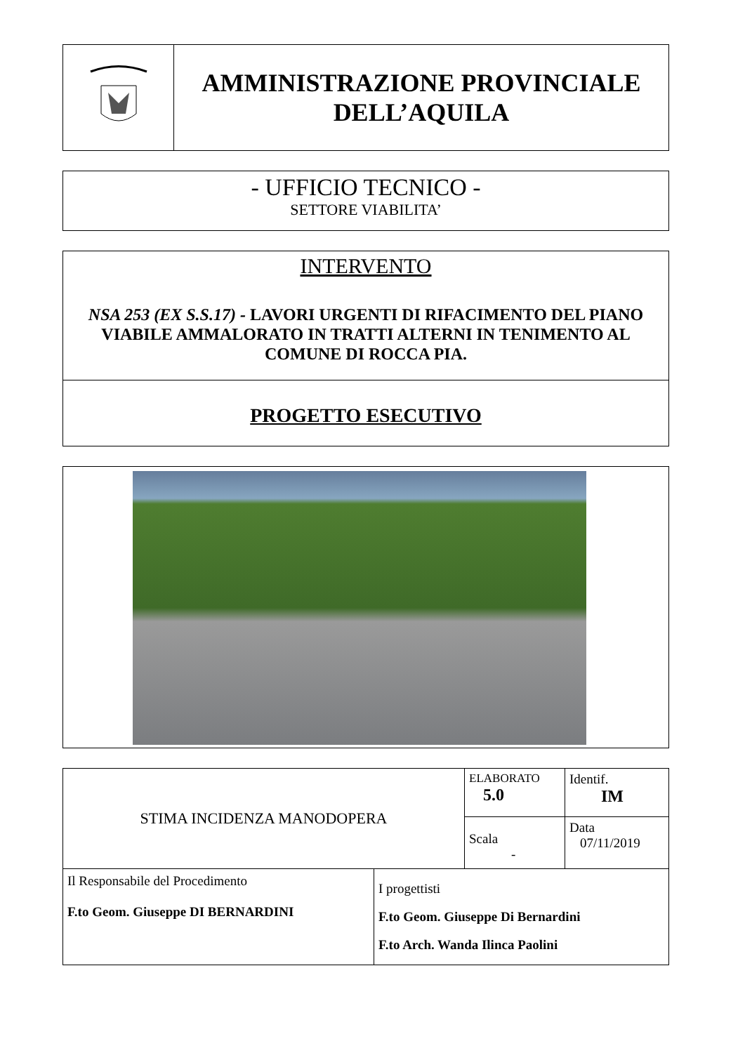| | AMMINISTRAZIONE PROVINCIALE DELL’AQUILA |
- UFFICIO TECNICO -
SETTORE VIABILITA’
INTERVENTO
NSA 253 (EX S.S.17) - LAVORI URGENTI DI RIFACIMENTO DEL PIANO VIABILE AMMALORATO IN TRATTI ALTERNI IN TENIMENTO AL COMUNE DI ROCCA PIA.
PROGETTO ESECUTIVO
| STIMA INCIDENZA MANODOPERA | | ELABORATO 5.0 | Identif. IM |
| | | Scala - | Data 07/11/2019 |
| Il Responsabile del Procedimento F.to Geom. Giuseppe DI BERNARDINI | I progettisti F.to Geom. Giuseppe Di Bernardini F.to Arch. Wanda Ilinca Paolini | | |